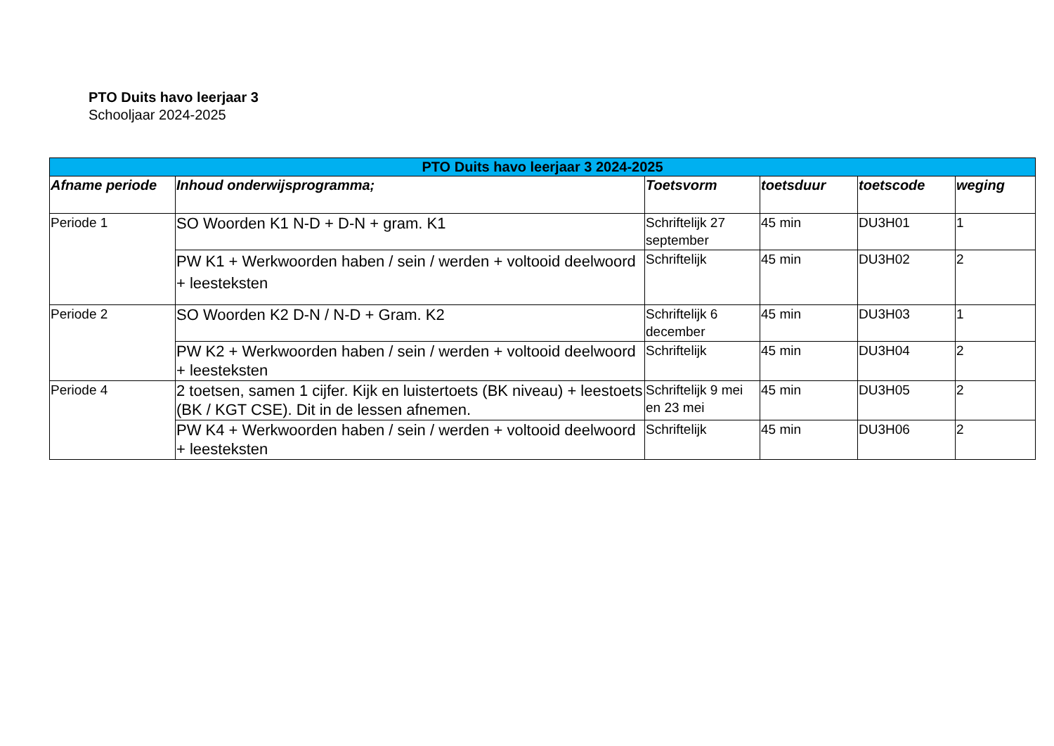PTO Duits havo leerjaar 3
Schooljaar 2024-2025
| PTO Duits havo leerjaar 3 2024-2025 | | | | | |
| --- | --- | --- | --- | --- | --- |
| Afname periode | Inhoud onderwijsprogramma; | Toetsvorm | toetsduur | toetscode | weging |
| Periode 1 | SO Woorden K1 N-D + D-N + gram. K1 | Schriftelijk 27 september | 45 min | DU3H01 | 1 |
| | PW K1 + Werkwoorden haben / sein / werden + voltooid deelwoord + leesteksten | Schriftelijk | 45 min | DU3H02 | 2 |
| Periode 2 | SO Woorden K2 D-N / N-D + Gram. K2 | Schriftelijk 6 december | 45 min | DU3H03 | 1 |
| | PW K2 + Werkwoorden haben / sein / werden + voltooid deelwoord + leesteksten | Schriftelijk | 45 min | DU3H04 | 2 |
| Periode 4 | 2 toetsen, samen 1 cijfer. Kijk en luistertoets (BK niveau) + leestoets (BK / KGT CSE). Dit in de lessen afnemen. | Schriftelijk 9 mei en 23 mei | 45 min | DU3H05 | 2 |
| | PW K4 + Werkwoorden haben / sein / werden + voltooid deelwoord + leesteksten | Schriftelijk | 45 min | DU3H06 | 2 |